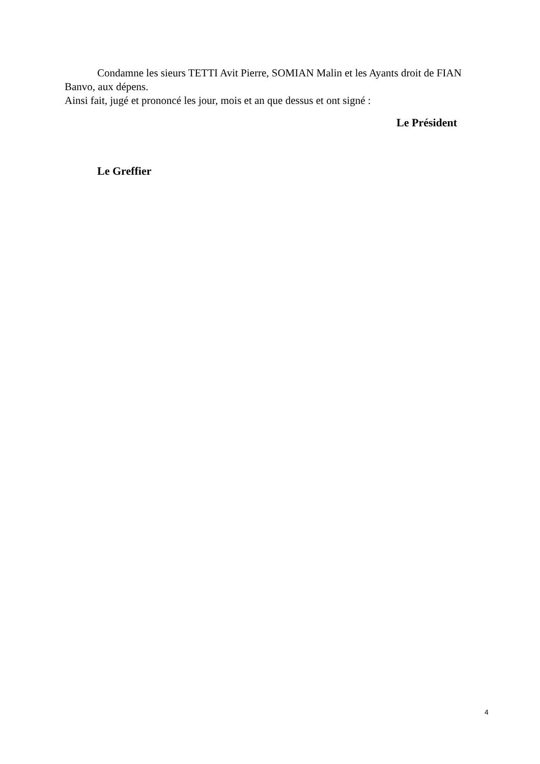Condamne les sieurs TETTI Avit Pierre, SOMIAN Malin et les Ayants droit de FIAN Banvo, aux dépens.
Ainsi fait, jugé et prononcé les jour, mois et an que dessus et ont signé :
Le Président
Le Greffier
4